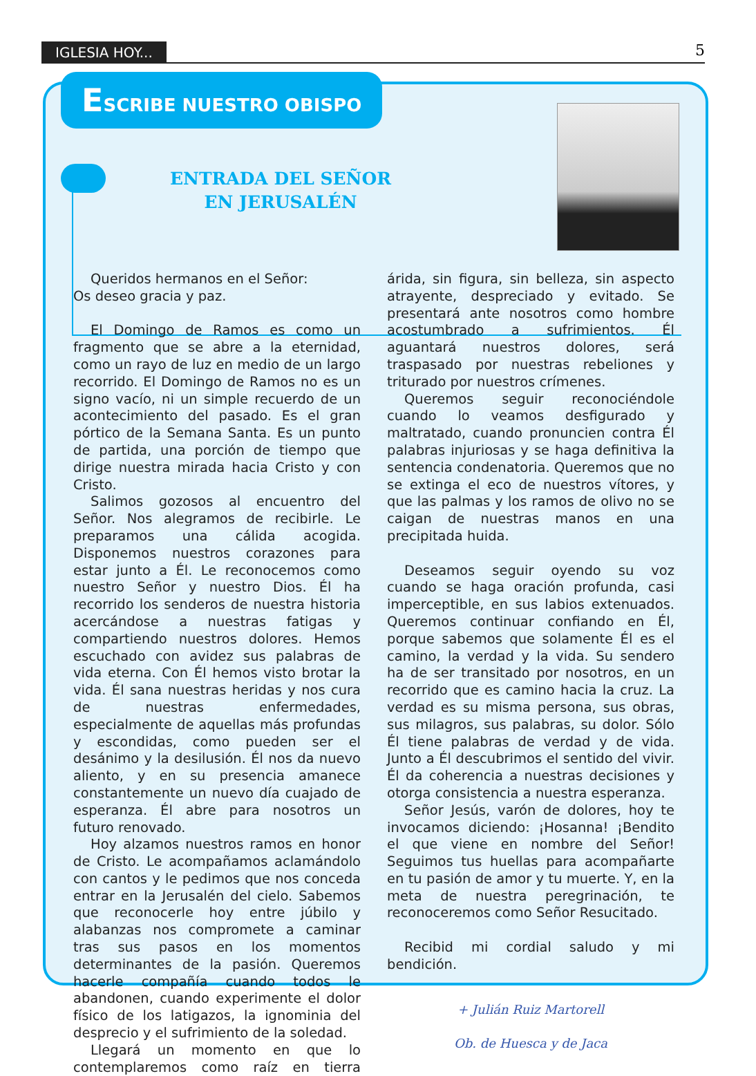IGLESIA HOY... 5
ESCRIBE NUESTRO OBISPO
ENTRADA DEL SEÑOR
EN JERUSALÉN
Queridos hermanos en el Señor:
Os deseo gracia y paz.
El Domingo de Ramos es como un fragmento que se abre a la eternidad, como un rayo de luz en medio de un largo recorrido. El Domingo de Ramos no es un signo vacío, ni un simple recuerdo de un acontecimiento del pasado. Es el gran pórtico de la Semana Santa. Es un punto de partida, una porción de tiempo que dirige nuestra mirada hacia Cristo y con Cristo.
Salimos gozosos al encuentro del Señor. Nos alegramos de recibirle. Le preparamos una cálida acogida. Disponemos nuestros corazones para estar junto a Él. Le reconocemos como nuestro Señor y nuestro Dios. Él ha recorrido los senderos de nuestra historia acercándose a nuestras fatigas y compartiendo nuestros dolores. Hemos escuchado con avidez sus palabras de vida eterna. Con Él hemos visto brotar la vida. Él sana nuestras heridas y nos cura de nuestras enfermedades, especialmente de aquellas más profundas y escondidas, como pueden ser el desánimo y la desilusión. Él nos da nuevo aliento, y en su presencia amanece constantemente un nuevo día cuajado de esperanza. Él abre para nosotros un futuro renovado.
Hoy alzamos nuestros ramos en honor de Cristo. Le acompañamos aclamándolo con cantos y le pedimos que nos conceda entrar en la Jerusalén del cielo. Sabemos que reconocerle hoy entre júbilo y alabanzas nos compromete a caminar tras sus pasos en los momentos determinantes de la pasión. Queremos hacerle compañía cuando todos le abandonen, cuando experimente el dolor físico de los latigazos, la ignominia del desprecio y el sufrimiento de la soledad.
Llegará un momento en que lo contemplaremos como raíz en tierra árida, sin figura, sin belleza, sin aspecto atrayente, despreciado y evitado. Se presentará ante nosotros como hombre acostumbrado a sufrimientos. Él aguantará nuestros dolores, será traspasado por nuestras rebeliones y triturado por nuestros crímenes.
Queremos seguir reconociéndole cuando lo veamos desfigurado y maltratado, cuando pronuncien contra Él palabras injuriosas y se haga definitiva la sentencia condenatoria. Queremos que no se extinga el eco de nuestros vítores, y que las palmas y los ramos de olivo no se caigan de nuestras manos en una precipitada huida.
Deseamos seguir oyendo su voz cuando se haga oración profunda, casi imperceptible, en sus labios extenuados. Queremos continuar confiando en Él, porque sabemos que solamente Él es el camino, la verdad y la vida. Su sendero ha de ser transitado por nosotros, en un recorrido que es camino hacia la cruz. La verdad es su misma persona, sus obras, sus milagros, sus palabras, su dolor. Sólo Él tiene palabras de verdad y de vida. Junto a Él descubrimos el sentido del vivir. Él da coherencia a nuestras decisiones y otorga consistencia a nuestra esperanza.
Señor Jesús, varón de dolores, hoy te invocamos diciendo: ¡Hosanna! ¡Bendito el que viene en nombre del Señor! Seguimos tus huellas para acompañarte en tu pasión de amor y tu muerte. Y, en la meta de nuestra peregrinación, te reconoceremos como Señor Resucitado.
Recibid mi cordial saludo y mi bendición.
+ Julián Ruiz Martorell
Ob. de Huesca y de Jaca